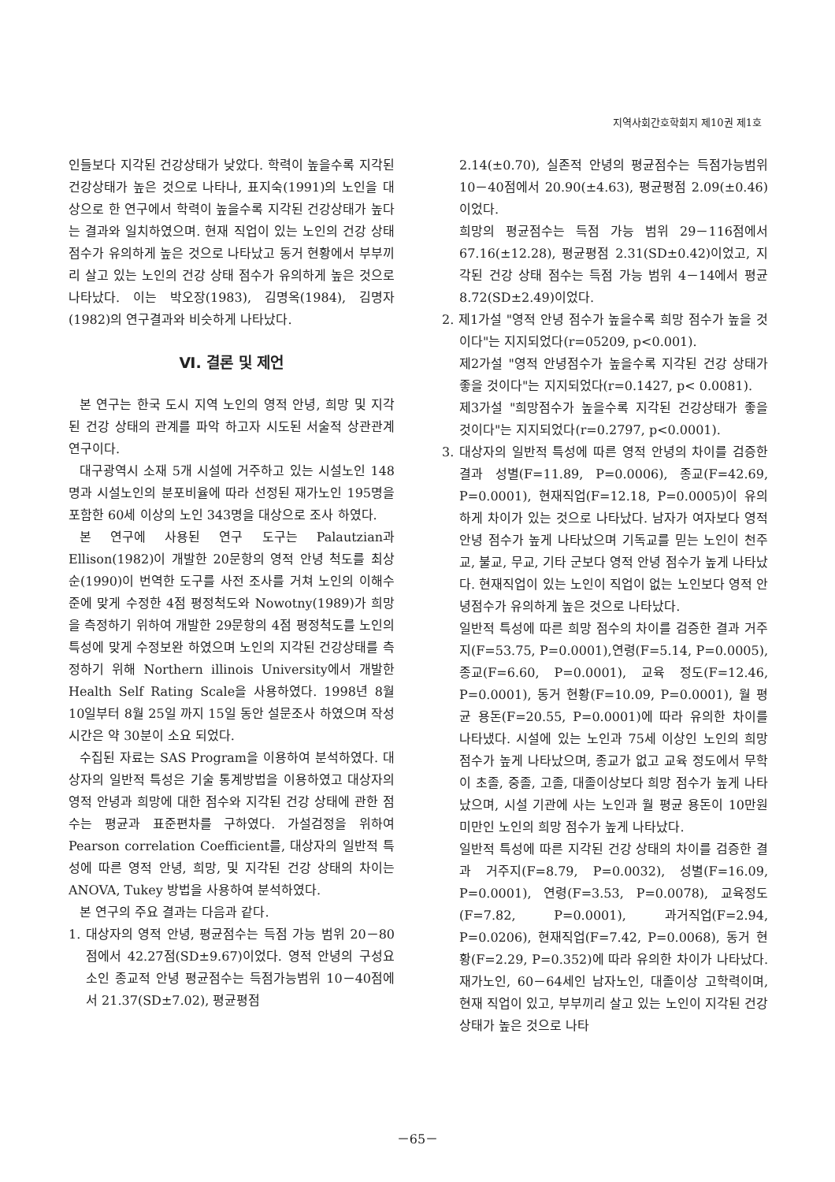지역사회간호학회지 제10권 제1호
인들보다 지각된 건강상태가 낮았다. 학력이 높을수록 지각된 건강상태가 높은 것으로 나타나, 표지숙(1991)의 노인을 대상으로 한 연구에서 학력이 높을수록 지각된 건강상태가 높다는 결과와 일치하였으며. 현재 직업이 있는 노인의 건강 상태점수가 유의하게 높은 것으로 나타났고 동거 현황에서 부부끼리 살고 있는 노인의 건강 상태 점수가 유의하게 높은 것으로 나타났다. 이는 박오장(1983), 김명옥(1984), 김명자(1982)의 연구결과와 비슷하게 나타났다.
Ⅵ. 결론 및 제언
본 연구는 한국 도시 지역 노인의 영적 안녕, 희망 및 지각된 건강 상태의 관계를 파악 하고자 시도된 서술적 상관관계 연구이다.
대구광역시 소재 5개 시설에 거주하고 있는 시설노인 148명과 시설노인의 분포비율에 따라 선정된 재가노인 195명을 포함한 60세 이상의 노인 343명을 대상으로 조사 하였다.
본 연구에 사용된 연구 도구는 Palautzian과 Ellison(1982)이 개발한 20문항의 영적 안녕 척도를 최상순(1990)이 번역한 도구를 사전 조사를 거쳐 노인의 이해수준에 맞게 수정한 4점 평정척도와 Nowotny(1989)가 희망을 측정하기 위하여 개발한 29문항의 4점 평정척도를 노인의 특성에 맞게 수정보완 하였으며 노인의 지각된 건강상태를 측정하기 위해 Northern illinois University에서 개발한 Health Self Rating Scale을 사용하였다. 1998년 8월 10일부터 8월 25일 까지 15일 동안 설문조사 하였으며 작성 시간은 약 30분이 소요 되었다.
수집된 자료는 SAS Program을 이용하여 분석하였다. 대상자의 일반적 특성은 기술 통계방법을 이용하였고 대상자의 영적 안녕과 희망에 대한 점수와 지각된 건강 상태에 관한 점수는 평균과 표준편차를 구하였다. 가설검정을 위하여 Pearson correlation Coefficient를, 대상자의 일반적 특성에 따른 영적 안녕, 희망, 및 지각된 건강 상태의 차이는 ANOVA, Tukey 방법을 사용하여 분석하였다.
본 연구의 주요 결과는 다음과 같다.
1. 대상자의 영적 안녕, 평균점수는 득점 가능 범위 20－80점에서 42.27점(SD±9.67)이었다. 영적 안녕의 구성요소인 종교적 안녕 평균점수는 득점가능범위 10－40점에서 21.37(SD±7.02), 평균평점
2.14(±0.70), 실존적 안녕의 평균점수는 득점가능범위 10－40점에서 20.90(±4.63), 평균평점 2.09(±0.46)이었다.
희망의 평균점수는 득점 가능 범위 29－116점에서 67.16(±12.28), 평균평점 2.31(SD±0.42)이었고, 지각된 건강 상태 점수는 득점 가능 범위 4－14에서 평균8.72(SD±2.49)이었다.
2. 제1가설 "영적 안녕 점수가 높을수록 희망 점수가 높을 것이다"는 지지되었다(r=05209, p<0.001).
제2가설 "영적 안녕점수가 높을수록 지각된 건강 상태가 좋을 것이다"는 지지되었다(r=0.1427, p< 0.0081).
제3가설 "희망점수가 높을수록 지각된 건강상태가 좋을 것이다"는 지지되었다(r=0.2797, p<0.0001).
3. 대상자의 일반적 특성에 따른 영적 안녕의 차이를 검증한 결과 성별(F=11.89, P=0.0006), 종교(F=42.69, P=0.0001), 현재직업(F=12.18, P=0.0005)이 유의하게 차이가 있는 것으로 나타났다. 남자가 여자보다 영적 안녕 점수가 높게 나타났으며 기독교를 믿는 노인이 천주교, 불교, 무교, 기타 군보다 영적 안녕 점수가 높게 나타났다. 현재직업이 있는 노인이 직업이 없는 노인보다 영적 안녕점수가 유의하게 높은 것으로 나타났다.
일반적 특성에 따른 희망 점수의 차이를 검증한 결과 거주지(F=53.75, P=0.0001),연령(F=5.14, P=0.0005), 종교(F=6.60, P=0.0001), 교육 정도(F=12.46, P=0.0001), 동거 현황(F=10.09, P=0.0001), 월 평균 용돈(F=20.55, P=0.0001)에 따라 유의한 차이를 나타냈다. 시설에 있는 노인과 75세 이상인 노인의 희망 점수가 높게 나타났으며, 종교가 없고 교육 정도에서 무학이 초졸, 중졸, 고졸, 대졸이상보다 희망 점수가 높게 나타났으며, 시설 기관에 사는 노인과 월 평균 용돈이 10만원 미만인 노인의 희망 점수가 높게 나타났다.
일반적 특성에 따른 지각된 건강 상태의 차이를 검증한 결과 거주지(F=8.79, P=0.0032), 성별(F=16.09, P=0.0001), 연령(F=3.53, P=0.0078), 교육정도(F=7.82, P=0.0001), 과거직업(F=2.94, P=0.0206), 현재직업(F=7.42, P=0.0068), 동거 현황(F=2.29, P=0.352)에 따라 유의한 차이가 나타났다. 재가노인, 60－64세인 남자노인, 대졸이상 고학력이며, 현재 직업이 있고, 부부끼리 살고 있는 노인이 지각된 건강 상태가 높은 것으로 나타
－65－